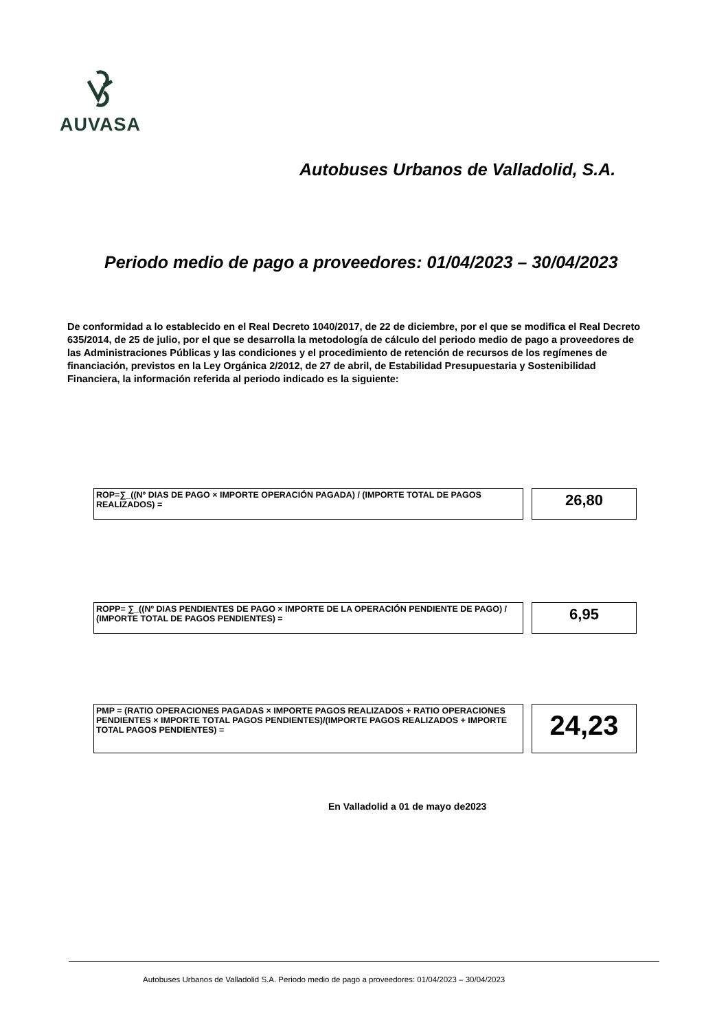AUVASA
Autobuses Urbanos de Valladolid, S.A.
Periodo medio de pago a proveedores: 01/04/2023 – 30/04/2023
De conformidad a lo establecido en el Real Decreto 1040/2017, de 22 de diciembre, por el que se modifica el Real Decreto 635/2014, de 25 de julio, por el que se desarrolla la metodología de cálculo del periodo medio de pago a proveedores de las Administraciones Públicas y las condiciones y el procedimiento de retención de recursos de los regímenes de financiación, previstos en la Ley Orgánica 2/2012, de 27 de abril, de Estabilidad Presupuestaria y Sostenibilidad Financiera, la información referida al periodo indicado es la siguiente:
ROP=∑_((Nº DIAS DE PAGO × IMPORTE OPERACIÓN PAGADA) / (IMPORTE TOTAL DE PAGOS REALIZADOS) =
26,80
ROPP= ∑_((Nº DIAS PENDIENTES DE PAGO × IMPORTE DE LA OPERACIÓN PENDIENTE DE PAGO) / (IMPORTE TOTAL DE PAGOS PENDIENTES) =
6,95
PMP = (RATIO OPERACIONES PAGADAS × IMPORTE PAGOS REALIZADOS + RATIO OPERACIONES PENDIENTES × IMPORTE TOTAL PAGOS PENDIENTES)/(IMPORTE PAGOS REALIZADOS + IMPORTE TOTAL PAGOS PENDIENTES) =
24,23
En Valladolid a 01 de mayo de2023
Autobuses Urbanos de Valladolid S.A. Periodo medio de pago a proveedores: 01/04/2023 – 30/04/2023